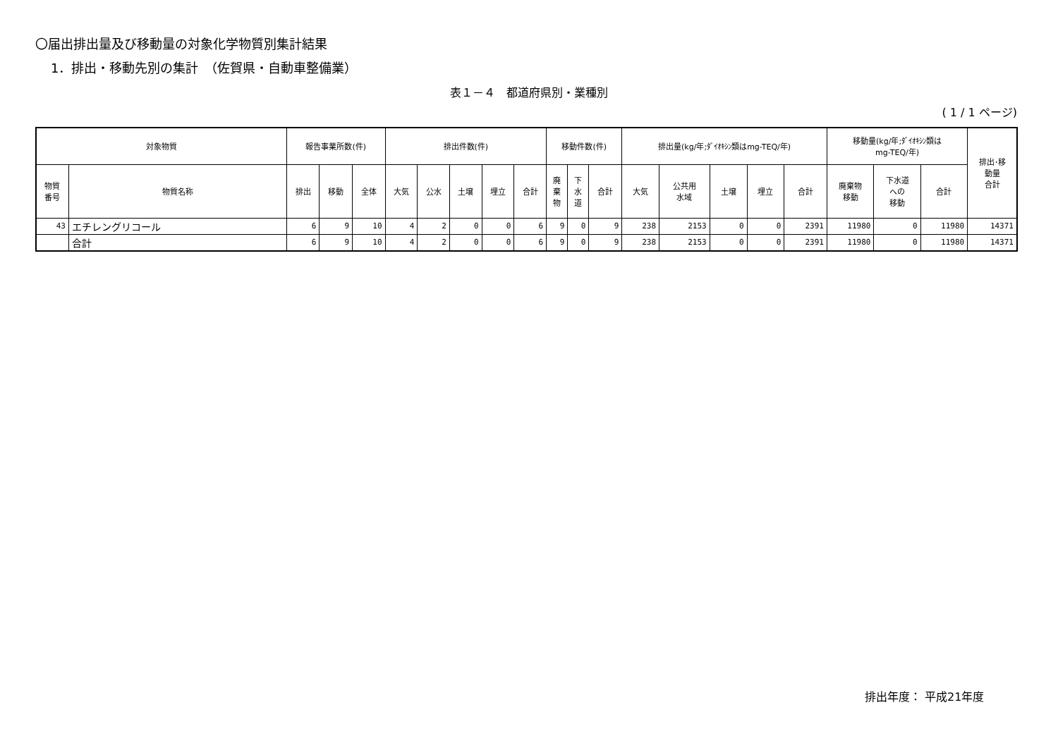〇届出排出量及び移動量の対象化学物質別集計結果
1．排出・移動先別の集計　（佐賀県・自動車整備業）
表１－４　都道府県別・業種別
( 1 / 1 ページ)
| 対象物質 | | 報告事業所数(件) | | | 排出件数(件) | | | | | 移動件数(件) | | | 排出量(kg/年;ﾀﾞｲｵｷｼﾝ類はmg-TEQ/年) | | | | | 移動量(kg/年;ﾀﾞｲｵｷｼﾝ類は mg-TEQ/年) | | | 排出･移 動量 合計 |
| --- | --- | --- | --- | --- | --- | --- | --- | --- | --- | --- | --- | --- | --- | --- | --- | --- | --- | --- | --- | --- | --- |
| 物質 番号 | 物質名称 | 排出 | 移動 | 全体 | 大気 | 公水 | 土壌 | 埋立 | 合計 | 廃 棄 物 | 下 水 道 | 合計 | 大気 | 公共用 水域 | 土壌 | 埋立 | 合計 | 廃棄物 移動 | 下水道 への 移動 | 合計 | |
| 43 | エチレングリコール | 6 | 9 | 10 | 4 | 2 | 0 | 0 | 6 | 9 | 0 | 9 | 238 | 2153 | 0 | 0 | 2391 | 11980 | 0 | 11980 | 14371 |
| | 合計 | 6 | 9 | 10 | 4 | 2 | 0 | 0 | 6 | 9 | 0 | 9 | 238 | 2153 | 0 | 0 | 2391 | 11980 | 0 | 11980 | 14371 |
排出年度： 平成21年度